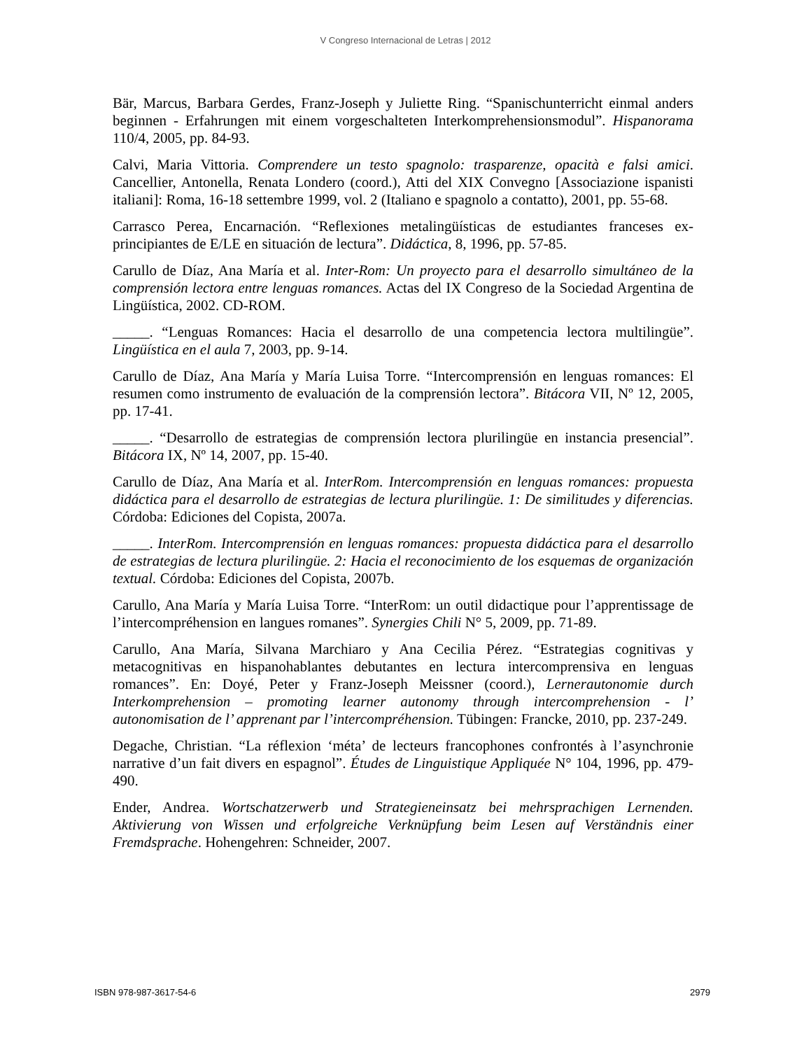V Congreso Internacional de Letras | 2012
Bär, Marcus, Barbara Gerdes, Franz-Joseph y Juliette Ring. “Spanischunterricht einmal anders beginnen - Erfahrungen mit einem vorgeschalteten Interkomprehensionsmodul”. Hispanorama 110/4, 2005, pp. 84-93.
Calvi, Maria Vittoria. Comprendere un testo spagnolo: trasparenze, opacità e falsi amici. Cancellier, Antonella, Renata Londero (coord.), Atti del XIX Convegno [Associazione ispanisti italiani]: Roma, 16-18 settembre 1999, vol. 2 (Italiano e spagnolo a contatto), 2001, pp. 55-68.
Carrasco Perea, Encarnación. “Reflexiones metalingüísticas de estudiantes franceses ex-principiantes de E/LE en situación de lectura”. Didáctica, 8, 1996, pp. 57-85.
Carullo de Díaz, Ana María et al. Inter-Rom: Un proyecto para el desarrollo simultáneo de la comprensión lectora entre lenguas romances. Actas del IX Congreso de la Sociedad Argentina de Lingüística, 2002. CD-ROM.
_____. “Lenguas Romances: Hacia el desarrollo de una competencia lectora multilingüe”. Lingüística en el aula 7, 2003, pp. 9-14.
Carullo de Díaz, Ana María y María Luisa Torre. “Intercomprensión en lenguas romances: El resumen como instrumento de evaluación de la comprensión lectora”. Bitácora VII, Nº 12, 2005, pp. 17-41.
_____. “Desarrollo de estrategias de comprensión lectora plurilingüe en instancia presencial”. Bitácora IX, Nº 14, 2007, pp. 15-40.
Carullo de Díaz, Ana María et al. InterRom. Intercomprensión en lenguas romances: propuesta didáctica para el desarrollo de estrategias de lectura plurilingüe. 1: De similitudes y diferencias. Córdoba: Ediciones del Copista, 2007a.
_____. InterRom. Intercomprensión en lenguas romances: propuesta didáctica para el desarrollo de estrategias de lectura plurilingüe. 2: Hacia el reconocimiento de los esquemas de organización textual. Córdoba: Ediciones del Copista, 2007b.
Carullo, Ana María y María Luisa Torre. “InterRom: un outil didactique pour l’apprentissage de l’intercompréhension en langues romanes”. Synergies Chili N° 5, 2009, pp. 71-89.
Carullo, Ana María, Silvana Marchiaro y Ana Cecilia Pérez. “Estrategias cognitivas y metacognitivas en hispanohablantes debutantes en lectura intercomprensiva en lenguas romances”. En: Doyé, Peter y Franz-Joseph Meissner (coord.), Lernerautonomie durch Interkomprehension – promoting learner autonomy through intercomprehension - l’ autonomisation de l’ apprenant par l’intercompréhension. Tübingen: Francke, 2010, pp. 237-249.
Degache, Christian. “La réflexion ‘méta’ de lecteurs francophones confrontés à l’asynchronie narrative d’un fait divers en espagnol”. Études de Linguistique Appliquée N° 104, 1996, pp. 479-490.
Ender, Andrea. Wortschatzerwerb und Strategieneinsatz bei mehrsprachigen Lernenden. Aktivierung von Wissen und erfolgreiche Verknüpfung beim Lesen auf Verständnis einer Fremdsprache. Hohengehren: Schneider, 2007.
ISBN 978-987-3617-54-6 2979